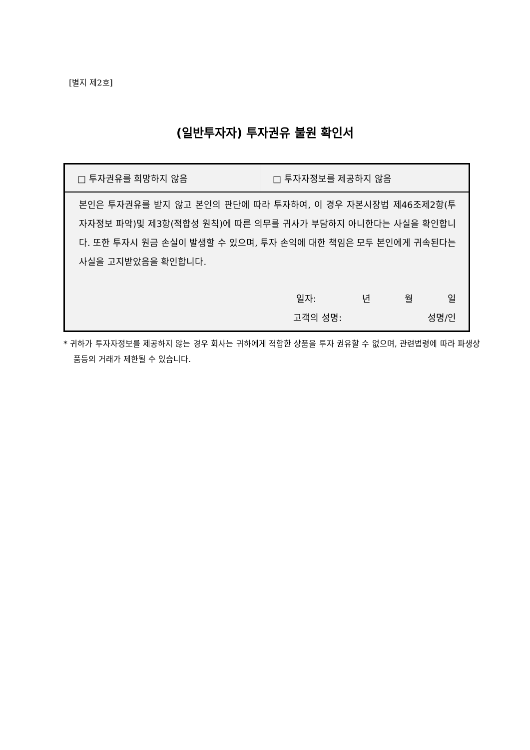[별지 제2호]
(일반투자자) 투자권유 불원 확인서
| □ 투자권유를 희망하지 않음 | □ 투자자정보를 제공하지 않음 |
| 본인은 투자권유를 받지 않고 본인의 판단에 따라 투자하여, 이 경우 자본시장법 제46조제2항(투자자정보 파악)및 제3항(적합성 원칙)에 따른 의무를 귀사가 부담하지 아니한다는 사실을 확인합니다. 또한 투자시 원금 손실이 발생할 수 있으며, 투자 손익에 대한 책임은 모두 본인에게 귀속된다는 사실을 고지받았음을 확인합니다. 일자: 년 월 일 고객의 성명: 성명/인 | |
* 귀하가 투자자정보를 제공하지 않는 경우 회사는 귀하에게 적합한 상품을 투자 권유할 수 없으며, 관련법령에 따라 파생상품등의 거래가 제한될 수 있습니다.